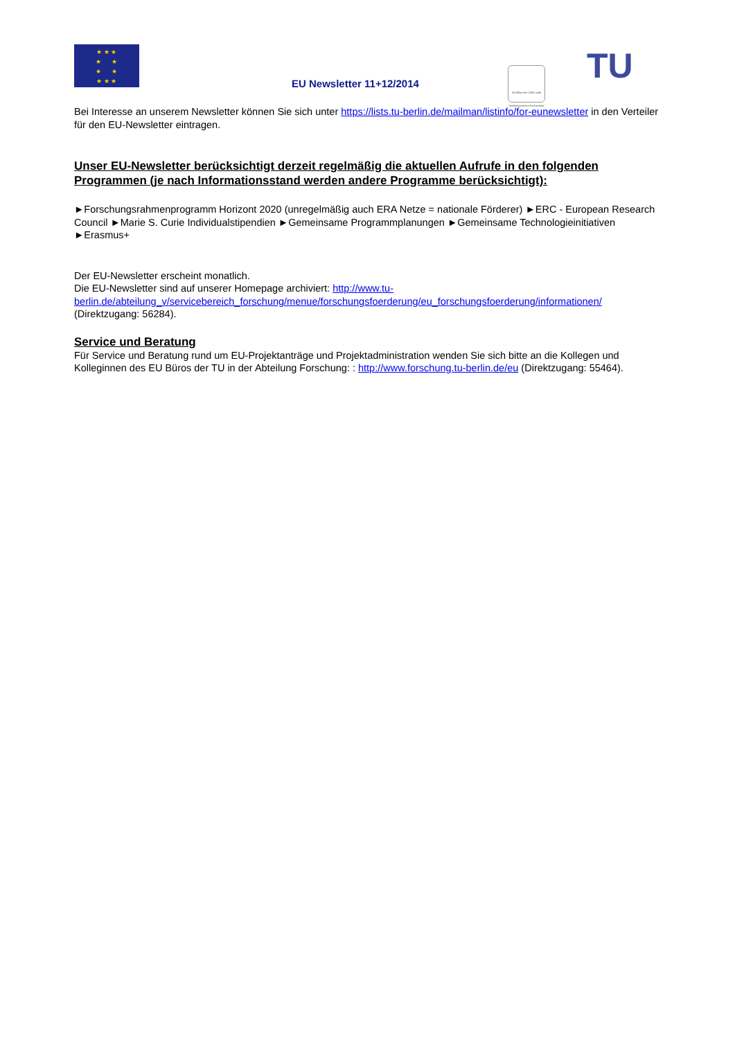★ ★ ★
★ ★
★ ★
★ ★ ★
EU Newsletter 11+12/2014
Zertifikat seit 2008 audit familiengerechte hochschule
TU
Bei Interesse an unserem Newsletter können Sie sich unter https://lists.tu-berlin.de/mailman/listinfo/for-eunewsletter in den Verteiler für den EU-Newsletter eintragen.
Unser EU-Newsletter berücksichtigt derzeit regelmäßig die aktuellen Aufrufe in den folgenden Programmen (je nach Informationsstand werden andere Programme berücksichtigt):
►Forschungsrahmenprogramm Horizont 2020 (unregelmäßig auch ERA Netze = nationale Förderer) ►ERC - European Research Council ►Marie S. Curie Individualstipendien ►Gemeinsame Programmplanungen ►Gemeinsame Technologieinitiativen ►Erasmus+
Der EU-Newsletter erscheint monatlich.
Die EU-Newsletter sind auf unserer Homepage archiviert: http://www.tu-berlin.de/abteilung_v/servicebereich_forschung/menue/forschungsfoerderung/eu_forschungsfoerderung/informationen/ (Direktzugang: 56284).
Service und Beratung
Für Service und Beratung rund um EU-Projektanträge und Projektadministration wenden Sie sich bitte an die Kollegen und Kolleginnen des EU Büros der TU in der Abteilung Forschung: : http://www.forschung.tu-berlin.de/eu (Direktzugang: 55464).